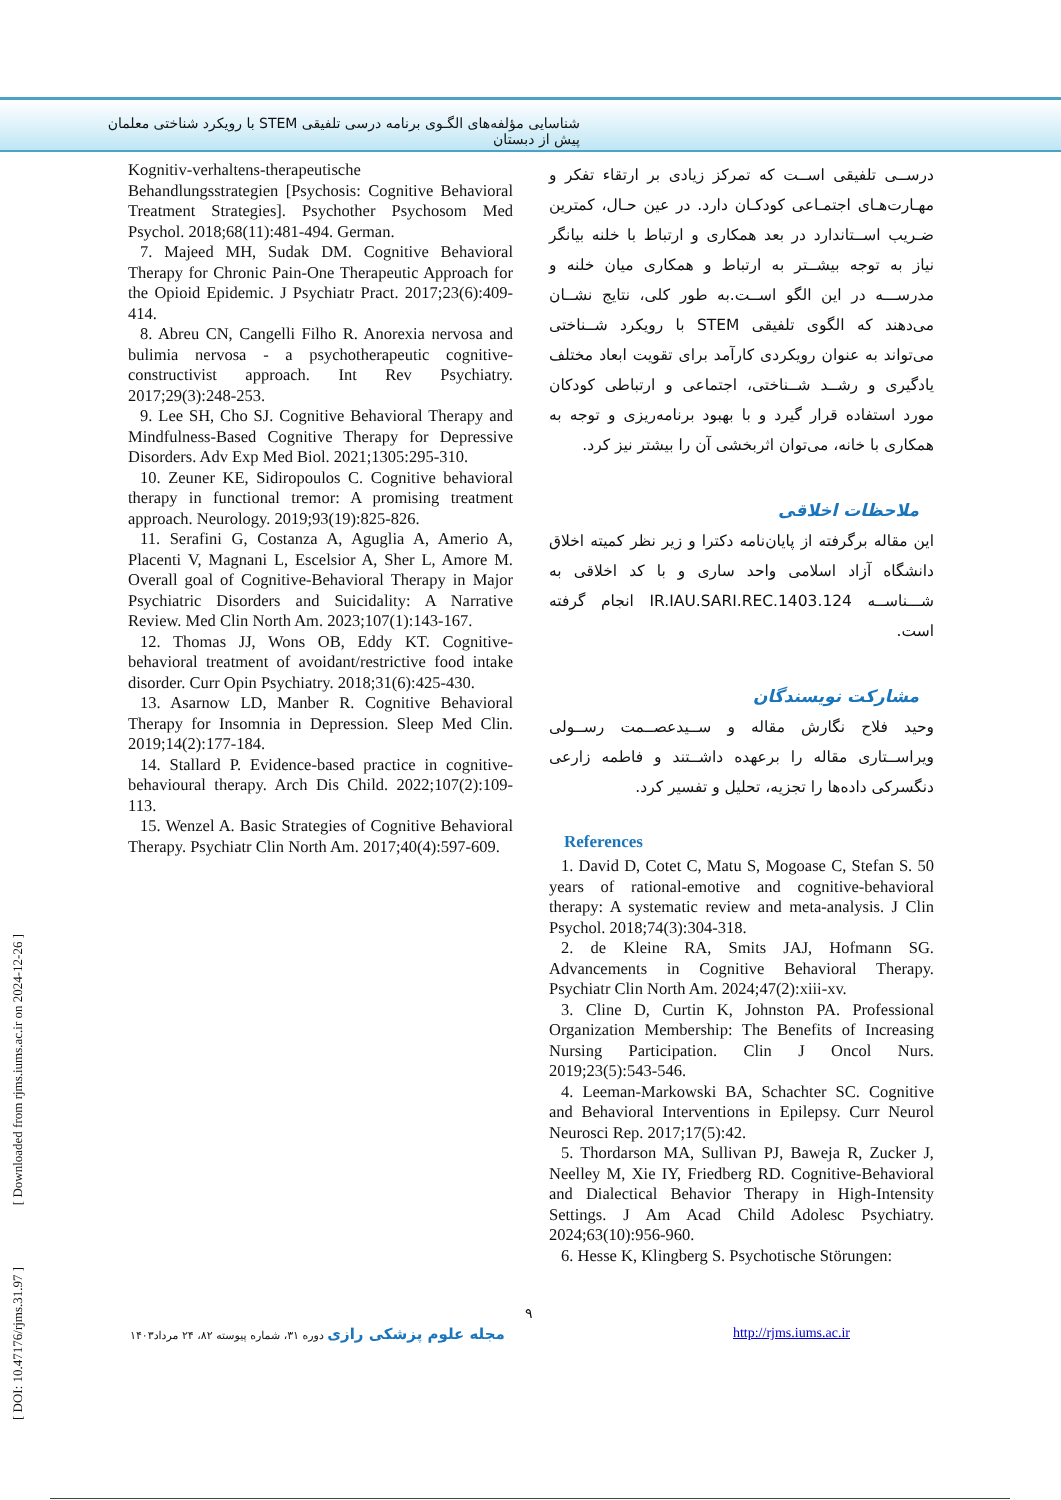شناسایی مؤلفه‌های الگـوی برنامه درسی تلفیقی STEM با رویکرد شناختی معلمان پیش از دبستان
درســی تلفیقی اســت که تمرکز زیادی بر ارتقاء تفکر و مهـارت‌هـای اجتمـاعی کودکـان دارد. در عین حـال، کمترین ضـریب اســتاندارد در بعد همکاری و ارتباط با خلنه بیانگر نیاز به توجه بیشــتر به ارتباط و همکاری میان خلنه و مدرســـه در این الگو اســت.به طور کلی، نتایج نشــان می‌دهند که الگوی تلفیقی STEM با رویکرد شــناختی می‌تواند به عنوان رویکردی کارآمد برای تقویت ابعاد مختلف یادگیری و رشــد شــناختی، اجتماعی و ارتباطی کودکان مورد استفاده قرار گیرد و با بهبود برنامه‌ریزی و توجه به همکاری با خانه، می‌توان اثربخشی آن را بیشتر نیز کرد.
ملاحظات اخلاقی
این مقاله برگرفته از پایان‌نامه دکترا و زیر نظر کمیته اخلاق دانشگاه آزاد اسلامی واحد ساری و با کد اخلاقی به شـــناســه IR.IAU.SARI.REC.1403.124 انجام گرفته است.
مشارکت نویسندگان
وحید فلاح نگارش مقاله و ســیدعصــمت رســولی ویراســتاری مقاله را برعهده داشــتند و فاطمه زارعی دنگسرکی داده‌ها را تجزیه، تحلیل و تفسیر کرد.
References
1. David D, Cotet C, Matu S, Mogoase C, Stefan S. 50 years of rational-emotive and cognitive-behavioral therapy: A systematic review and meta-analysis. J Clin Psychol. 2018;74(3):304-318.
2. de Kleine RA, Smits JAJ, Hofmann SG. Advancements in Cognitive Behavioral Therapy. Psychiatr Clin North Am. 2024;47(2):xiii-xv.
3. Cline D, Curtin K, Johnston PA. Professional Organization Membership: The Benefits of Increasing Nursing Participation. Clin J Oncol Nurs. 2019;23(5):543-546.
4. Leeman-Markowski BA, Schachter SC. Cognitive and Behavioral Interventions in Epilepsy. Curr Neurol Neurosci Rep. 2017;17(5):42.
5. Thordarson MA, Sullivan PJ, Baweja R, Zucker J, Neelley M, Xie IY, Friedberg RD. Cognitive-Behavioral and Dialectical Behavior Therapy in High-Intensity Settings. J Am Acad Child Adolesc Psychiatry. 2024;63(10):956-960.
6. Hesse K, Klingberg S. Psychotische Störungen:
Kognitiv-verhaltens-therapeutische Behandlungsstrategien [Psychosis: Cognitive Behavioral Treatment Strategies]. Psychother Psychosom Med Psychol. 2018;68(11):481-494. German.
7. Majeed MH, Sudak DM. Cognitive Behavioral Therapy for Chronic Pain-One Therapeutic Approach for the Opioid Epidemic. J Psychiatr Pract. 2017;23(6):409-414.
8. Abreu CN, Cangelli Filho R. Anorexia nervosa and bulimia nervosa - a psychotherapeutic cognitive-constructivist approach. Int Rev Psychiatry. 2017;29(3):248-253.
9. Lee SH, Cho SJ. Cognitive Behavioral Therapy and Mindfulness-Based Cognitive Therapy for Depressive Disorders. Adv Exp Med Biol. 2021;1305:295-310.
10. Zeuner KE, Sidiropoulos C. Cognitive behavioral therapy in functional tremor: A promising treatment approach. Neurology. 2019;93(19):825-826.
11. Serafini G, Costanza A, Aguglia A, Amerio A, Placenti V, Magnani L, Escelsior A, Sher L, Amore M. Overall goal of Cognitive-Behavioral Therapy in Major Psychiatric Disorders and Suicidality: A Narrative Review. Med Clin North Am. 2023;107(1):143-167.
12. Thomas JJ, Wons OB, Eddy KT. Cognitive-behavioral treatment of avoidant/restrictive food intake disorder. Curr Opin Psychiatry. 2018;31(6):425-430.
13. Asarnow LD, Manber R. Cognitive Behavioral Therapy for Insomnia in Depression. Sleep Med Clin. 2019;14(2):177-184.
14. Stallard P. Evidence-based practice in cognitive-behavioural therapy. Arch Dis Child. 2022;107(2):109-113.
15. Wenzel A. Basic Strategies of Cognitive Behavioral Therapy. Psychiatr Clin North Am. 2017;40(4):597-609.
۹
مجله علوم پزشکی رازی دوره ۳۱، شماره پیوسته ۸۲، ۲۴ مرداد۱۴۰۳
http://rjms.iums.ac.ir
[ DOI: 10.47176/rjms.31.97 ] [ Downloaded from rjms.iums.ac.ir on 2024-12-26 ]